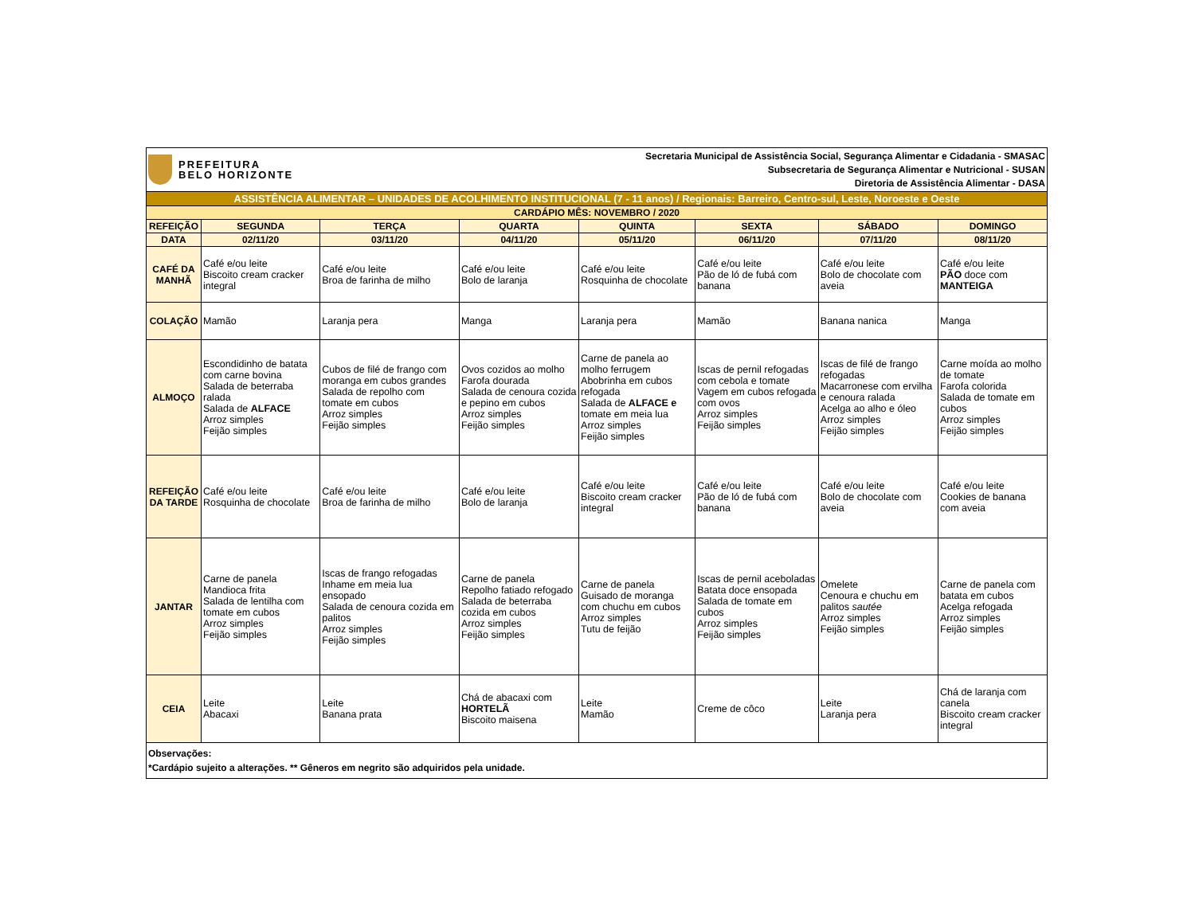| PREFEITURA BELO HORIZONTE | | | Secretaria Municipal de Assistência Social, Segurança Alimentar e Cidadania - SMASAC Subsecretaria de Segurança Alimentar e Nutricional - SUSAN Diretoria de Assistência Alimentar - DASA | | | | |
| ASSISTÊNCIA ALIMENTAR – UNIDADES DE ACOLHIMENTO INSTITUCIONAL (7 - 11 anos) / Regionais: Barreiro, Centro-sul, Leste, Noroeste e Oeste | | | | | | | |
| CARDÁPIO MÊS: NOVEMBRO / 2020 | | | | | | | |
| REFEIÇÃO | SEGUNDA | TERÇA | QUARTA | QUINTA | SEXTA | SÁBADO | DOMINGO |
| DATA | 02/11/20 | 03/11/20 | 04/11/20 | 05/11/20 | 06/11/20 | 07/11/20 | 08/11/20 |
| CAFÉ DA MANHÃ | Café e/ou leite Biscoito cream cracker integral | Café e/ou leite Broa de farinha de milho | Café e/ou leite Bolo de laranja | Café e/ou leite Rosquinha de chocolate | Café e/ou leite Pão de ló de fubá com banana | Café e/ou leite Bolo de chocolate com aveia | Café e/ou leite PÃO doce com MANTEIGA |
| COLAÇÃO | Mamão | Laranja pera | Manga | Laranja pera | Mamão | Banana nanica | Manga |
| ALMOÇO | Escondidinho de batata com carne bovina Salada de beterraba ralada Salada de ALFACE Arroz simples Feijão simples | Cubos de filé de frango com moranga em cubos grandes Salada de repolho com tomate em cubos Arroz simples Feijão simples | Ovos cozidos ao molho Farofa dourada Salada de cenoura cozida e pepino em cubos Arroz simples Feijão simples | Carne de panela ao molho ferrugem Abobrinha em cubos refogada Salada de ALFACE e tomate em meia lua Arroz simples Feijão simples | Iscas de pernil refogadas com cebola e tomate Vagem em cubos refogada com ovos Arroz simples Feijão simples | Iscas de filé de frango refogadas Macarronese com ervilha e cenoura ralada Acelga ao alho e óleo Arroz simples Feijão simples | Carne moída ao molho de tomate Farofa colorida Salada de tomate em cubos Arroz simples Feijão simples |
| REFEIÇÃO DA TARDE | Café e/ou leite Rosquinha de chocolate | Café e/ou leite Broa de farinha de milho | Café e/ou leite Bolo de laranja | Café e/ou leite Biscoito cream cracker integral | Café e/ou leite Pão de ló de fubá com banana | Café e/ou leite Bolo de chocolate com aveia | Café e/ou leite Cookies de banana com aveia |
| JANTAR | Carne de panela Mandioca frita Salada de lentilha com tomate em cubos Arroz simples Feijão simples | Iscas de frango refogadas Inhame em meia lua ensopado Salada de cenoura cozida em palitos Arroz simples Feijão simples | Carne de panela Repolho fatiado refogado Salada de beterraba cozida em cubos Arroz simples Feijão simples | Carne de panela Guisado de moranga com chuchu em cubos Arroz simples Tutu de feijão | Iscas de pernil aceboladas Batata doce ensopada Salada de tomate em cubos Arroz simples Feijão simples | Omelete Cenoura e chuchu em palitos sautée Arroz simples Feijão simples | Carne de panela com batata em cubos Acelga refogada Arroz simples Feijão simples |
| CEIA | Leite Abacaxi | Leite Banana prata | Chá de abacaxi com HORTELÃ Biscoito maisena | Leite Mamão | Creme de côco | Leite Laranja pera | Chá de laranja com canela Biscoito cream cracker integral |
| Observações: *Cardápio sujeito a alterações. ** Gêneros em negrito são adquiridos pela unidade. | | | | | | | |